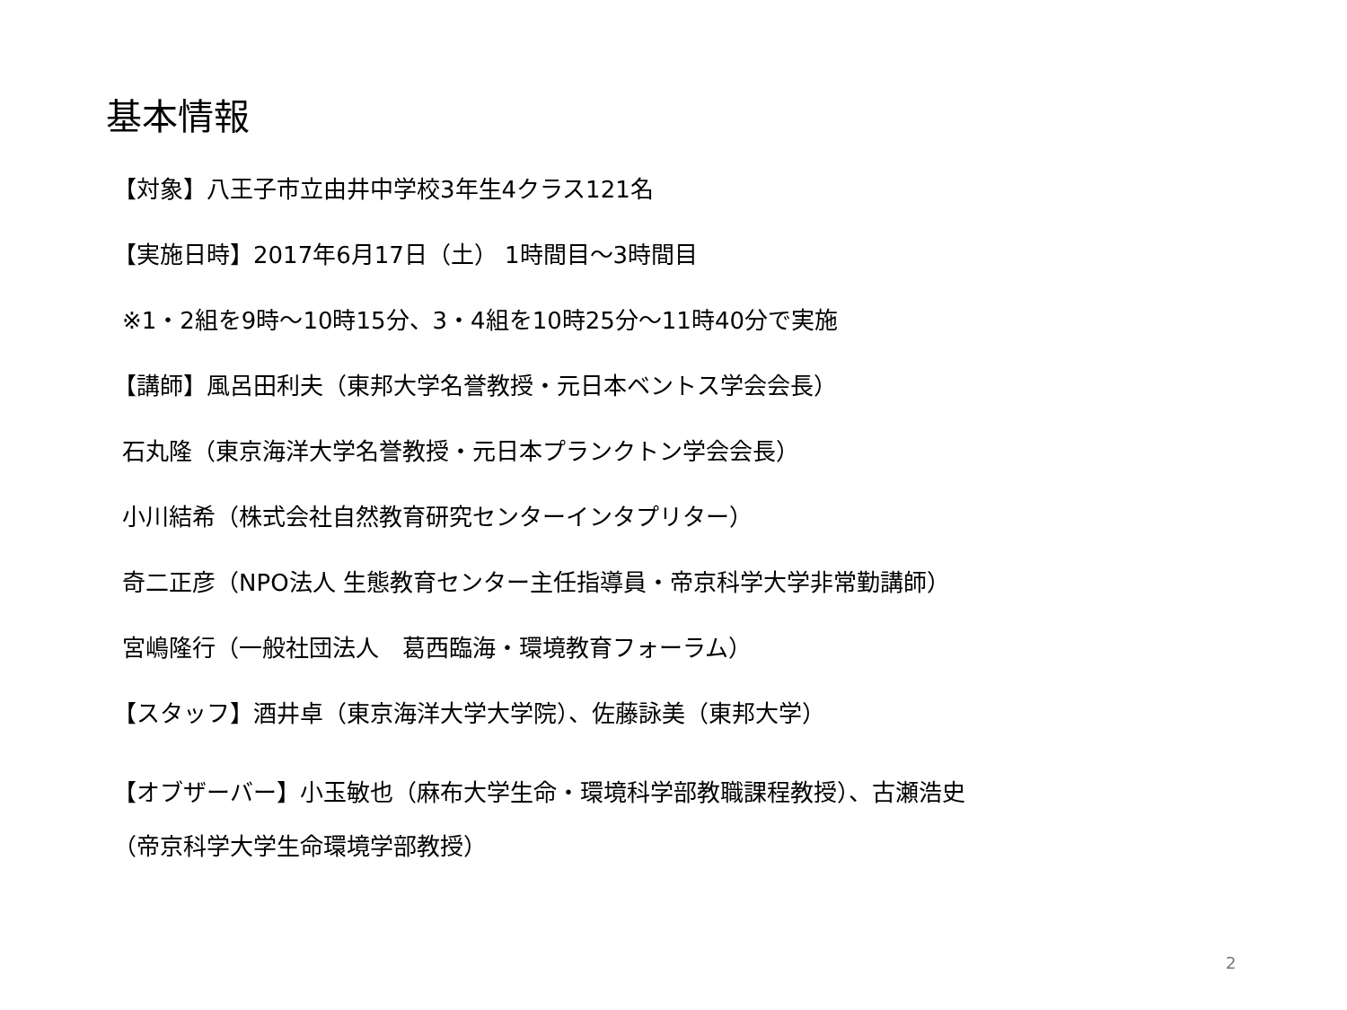基本情報
【対象】八王子市立由井中学校3年生4クラス121名
【実施日時】2017年6月17日（土） 1時間目～3時間目
※1・2組を9時～10時15分、3・4組を10時25分～11時40分で実施
【講師】風呂田利夫（東邦大学名誉教授・元日本ベントス学会会長）
石丸隆（東京海洋大学名誉教授・元日本プランクトン学会会長）
小川結希（株式会社自然教育研究センターインタプリター）
奇二正彦（NPO法人 生態教育センター主任指導員・帝京科学大学非常勤講師）
宮嶋隆行（一般社団法人　葛西臨海・環境教育フォーラム）
【スタッフ】酒井卓（東京海洋大学大学院）、佐藤詠美（東邦大学）
【オブザーバー】小玉敏也（麻布大学生命・環境科学部教職課程教授）、古瀬浩史
（帝京科学大学生命環境学部教授）
2